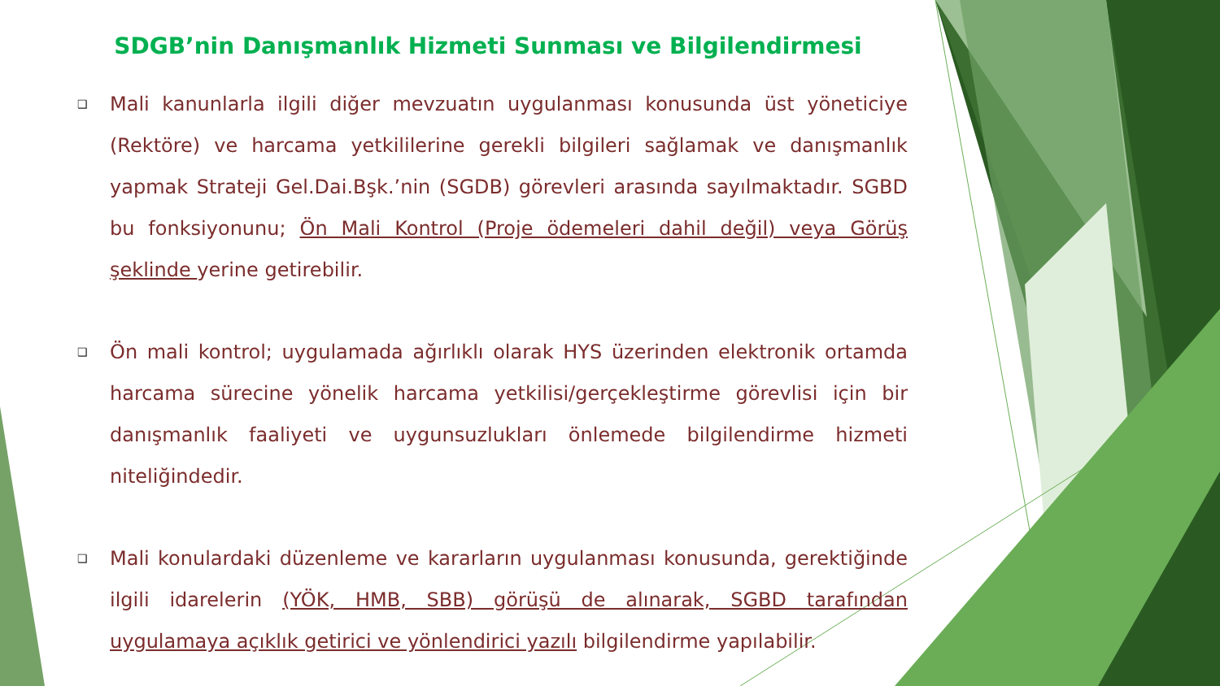SDGB’nin Danışmanlık Hizmeti Sunması ve Bilgilendirmesi
❑ Mali kanunlarla ilgili diğer mevzuatın uygulanması konusunda üst yöneticiye (Rektöre) ve harcama yetkililerine gerekli bilgileri sağlamak ve danışmanlık yapmak Strateji Gel.Dai.Bşk.’nin (SGDB) görevleri arasında sayılmaktadır. SGBD bu fonksiyonunu; Ön Mali Kontrol (Proje ödemeleri dahil değil) veya Görüş şeklinde yerine getirebilir.
❑ Ön mali kontrol; uygulamada ağırlıklı olarak HYS üzerinden elektronik ortamda harcama sürecine yönelik harcama yetkilisi/gerçekleştirme görevlisi için bir danışmanlık faaliyeti ve uygunsuzlukları önlemede bilgilendirme hizmeti niteliğindedir.
❑ Mali konulardaki düzenleme ve kararların uygulanması konusunda, gerektiğinde ilgili idarelerin (YÖK, HMB, SBB) görüşü de alınarak, SGBD tarafından uygulamaya açıklık getirici ve yönlendirici yazılı bilgilendirme yapılabilir.